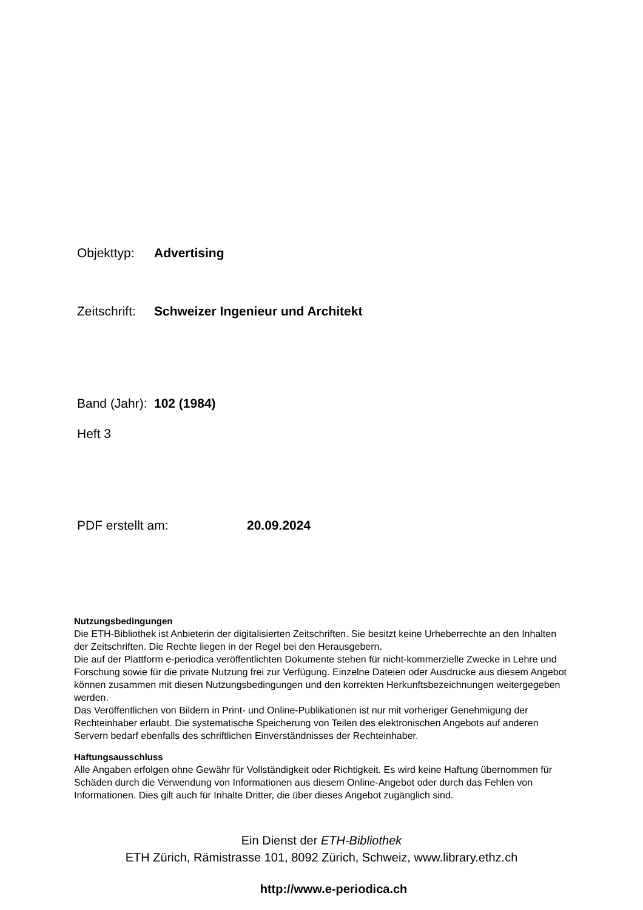Objekttyp: Advertising
Zeitschrift: Schweizer Ingenieur und Architekt
Band (Jahr): 102 (1984)
Heft 3
PDF erstellt am: 20.09.2024
Nutzungsbedingungen
Die ETH-Bibliothek ist Anbieterin der digitalisierten Zeitschriften. Sie besitzt keine Urheberrechte an den Inhalten der Zeitschriften. Die Rechte liegen in der Regel bei den Herausgebern.
Die auf der Plattform e-periodica veröffentlichten Dokumente stehen für nicht-kommerzielle Zwecke in Lehre und Forschung sowie für die private Nutzung frei zur Verfügung. Einzelne Dateien oder Ausdrucke aus diesem Angebot können zusammen mit diesen Nutzungsbedingungen und den korrekten Herkunftsbezeichnungen weitergegeben werden.
Das Veröffentlichen von Bildern in Print- und Online-Publikationen ist nur mit vorheriger Genehmigung der Rechteinhaber erlaubt. Die systematische Speicherung von Teilen des elektronischen Angebots auf anderen Servern bedarf ebenfalls des schriftlichen Einverständnisses der Rechteinhaber.
Haftungsausschluss
Alle Angaben erfolgen ohne Gewähr für Vollständigkeit oder Richtigkeit. Es wird keine Haftung übernommen für Schäden durch die Verwendung von Informationen aus diesem Online-Angebot oder durch das Fehlen von Informationen. Dies gilt auch für Inhalte Dritter, die über dieses Angebot zugänglich sind.
Ein Dienst der ETH-Bibliothek
ETH Zürich, Rämistrasse 101, 8092 Zürich, Schweiz, www.library.ethz.ch
http://www.e-periodica.ch